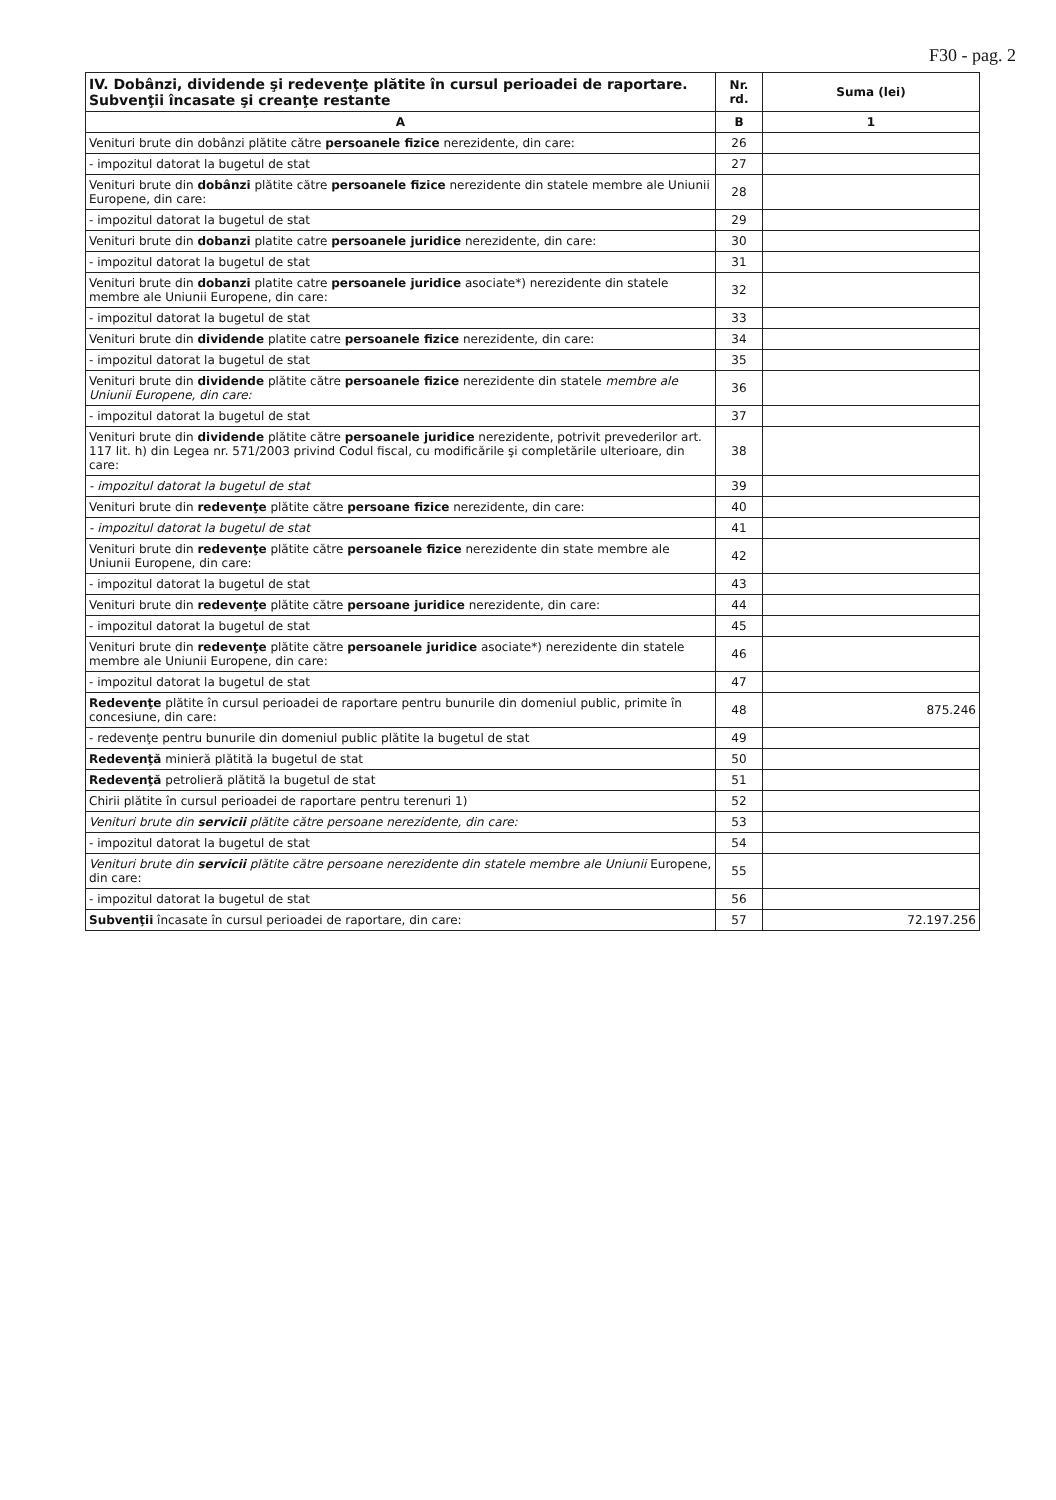F30 - pag. 2
| IV. Dobânzi, dividende şi redevenţe plătite în cursul perioadei de raportare. Subvenţii încasate şi creanţe restante | Nr. rd. | Suma (lei) |
| --- | --- | --- |
| A | B | 1 |
| Venituri brute din dobânzi plătite către persoanele fizice nerezidente, din care: | 26 | |
| - impozitul datorat la bugetul de stat | 27 | |
| Venituri brute din dobânzi plătite către persoanele fizice nerezidente din statele membre ale Uniunii Europene, din care: | 28 | |
| - impozitul datorat la bugetul de stat | 29 | |
| Venituri brute din dobanzi platite catre persoanele juridice nerezidente, din care: | 30 | |
| - impozitul datorat la bugetul de stat | 31 | |
| Venituri brute din dobanzi platite catre persoanele juridice asociate*) nerezidente din statele membre ale Uniunii Europene, din care: | 32 | |
| - impozitul datorat la bugetul de stat | 33 | |
| Venituri brute din dividende platite catre persoanele fizice nerezidente, din care: | 34 | |
| - impozitul datorat la bugetul de stat | 35 | |
| Venituri brute din dividende plătite către persoanele fizice nerezidente din statele membre ale Uniunii Europene, din care: | 36 | |
| - impozitul datorat la bugetul de stat | 37 | |
| Venituri brute din dividende plătite către persoanele juridice nerezidente, potrivit prevederilor art. 117 lit. h) din Legea nr. 571/2003 privind Codul fiscal, cu modificările şi completările ulterioare, din care: | 38 | |
| - impozitul datorat la bugetul de stat | 39 | |
| Venituri brute din redevenţe plătite către persoane fizice nerezidente, din care: | 40 | |
| - impozitul datorat la bugetul de stat | 41 | |
| Venituri brute din redevenţe plătite către persoanele fizice nerezidente din state membre ale Uniunii Europene, din care: | 42 | |
| - impozitul datorat la bugetul de stat | 43 | |
| Venituri brute din redevenţe plătite către persoane juridice nerezidente, din care: | 44 | |
| - impozitul datorat la bugetul de stat | 45 | |
| Venituri brute din redevenţe plătite către persoanele juridice asociate*) nerezidente din statele membre ale Uniunii Europene, din care: | 46 | |
| - impozitul datorat la bugetul de stat | 47 | |
| Redevenţe plătite în cursul perioadei de raportare pentru bunurile din domeniul public, primite în concesiune, din care: | 48 | 875.246 |
| - redevenţe pentru bunurile din domeniul public plătite la bugetul de stat | 49 | |
| Redevenţă minieră plătită la bugetul de stat | 50 | |
| Redevenţă petrolieră plătită la bugetul de stat | 51 | |
| Chirii plătite în cursul perioadei de raportare pentru terenuri 1) | 52 | |
| Venituri brute din servicii plătite către persoane nerezidente, din care: | 53 | |
| - impozitul datorat la bugetul de stat | 54 | |
| Venituri brute din servicii plătite către persoane nerezidente din statele membre ale Uniunii Europene, din care: | 55 | |
| - impozitul datorat la bugetul de stat | 56 | |
| Subvenţii încasate în cursul perioadei de raportare, din care: | 57 | 72.197.256 |